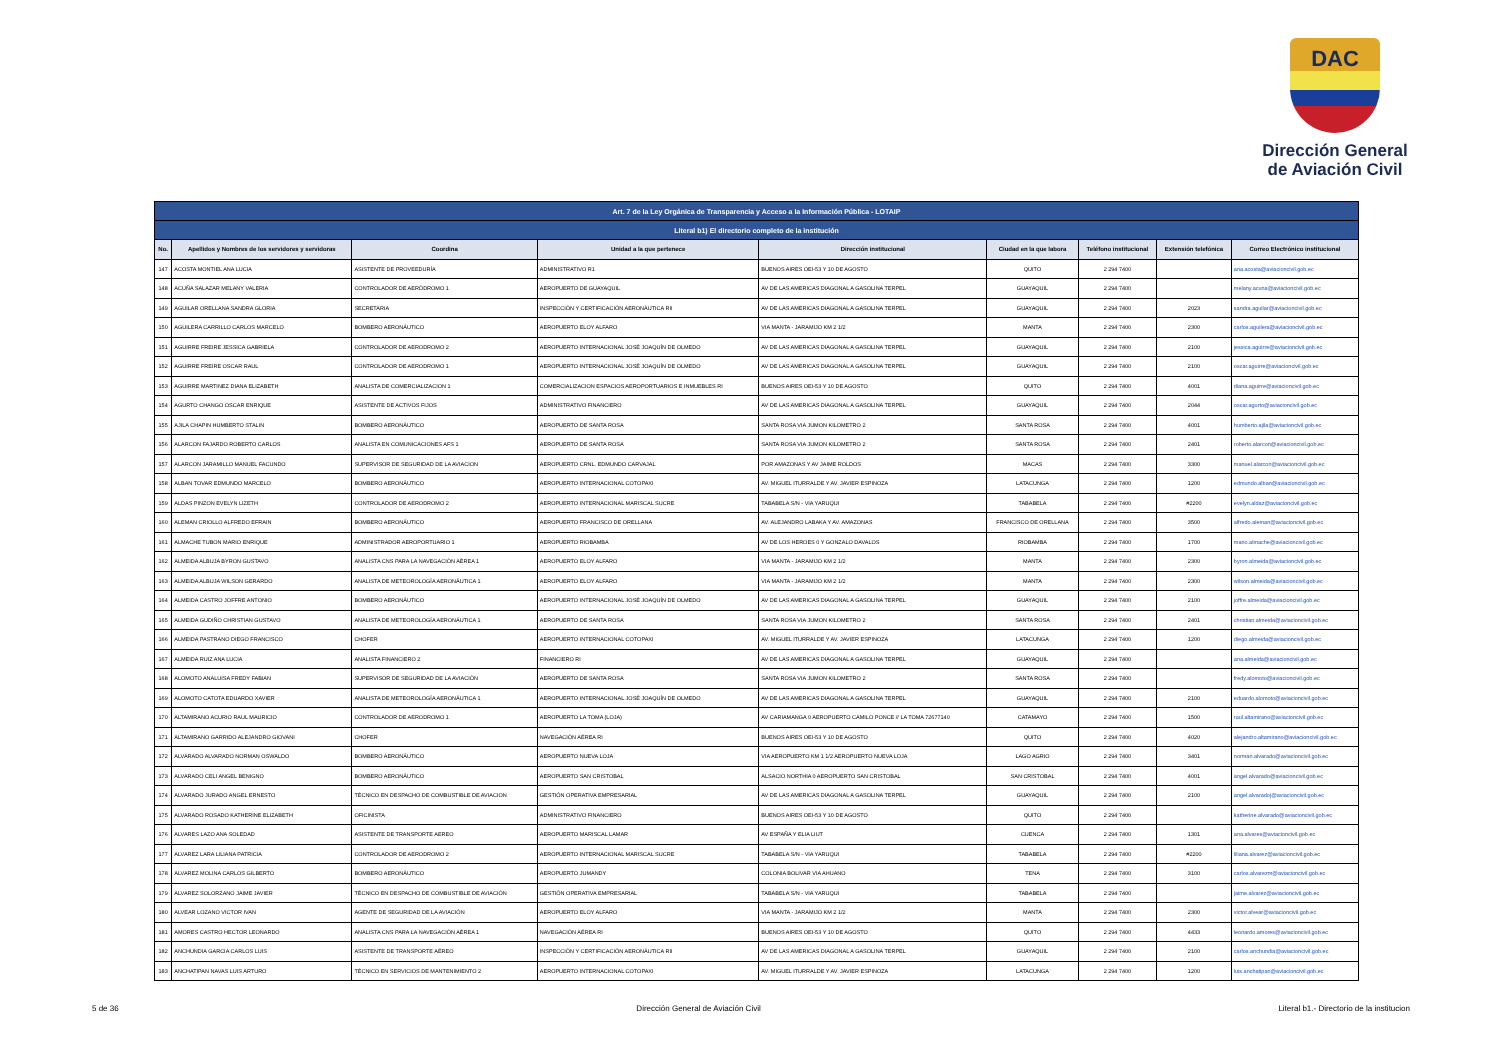DAC
Dirección General
de Aviación Civil
| Art. 7 de la Ley Orgánica de Transparencia y Acceso a la Información Pública - LOTAIP | | | | | | | | |
| Literal b1) El directorio completo de la institución | | | | | | | | |
| No. | Apellidos y Nombres de los servidores y servidoras | Coordina | Unidad a la que pertenece | Dirección institucional | Ciudad en la que labora | Teléfono institucional | Extensión telefónica | Correo Electrónico institucional |
| 147 | ACOSTA MONTIEL ANA LUCIA | ASISTENTE DE PROVEEDURÍA | ADMINISTRATIVO R1 | BUENOS AIRES OEI-53 Y 10 DE AGOSTO | QUITO | 2 294 7400 | | ana.acosta@aviacioncivil.gob.ec |
| 148 | ACUÑA SALAZAR MELANY VALERIA | CONTROLADOR DE AERÓDROMO 1 | AEROPUERTO DE GUAYAQUIL | AV DE LAS AMERICAS DIAGONAL A GASOLINA TERPEL | GUAYAQUIL | 2 294 7400 | | melany.acuna@aviacioncivil.gob.ec |
| 149 | AGUILAR ORELLANA SANDRA GLORIA | SECRETARIA | INSPECCIÓN Y CERTIFICACIÓN AERONÁUTICA RII | AV DE LAS AMERICAS DIAGONAL A GASOLINA TERPEL | GUAYAQUIL | 2 294 7400 | 2023 | sandra.aguilar@aviacioncivil.gob.ec |
| 150 | AGUILERA CARRILLO CARLOS MARCELO | BOMBERO AERONÁUTICO | AEROPUERTO ELOY ALFARO | VIA MANTA - JARAMIJO KM 2 1/2 | MANTA | 2 294 7400 | 2300 | carlos.aguilera@aviacioncivil.gob.ec |
| 151 | AGUIRRE FREIRE JESSICA GABRIELA | CONTROLADOR DE AERODROMO 2 | AEROPUERTO INTERNACIONAL JOSÉ JOAQUÍN DE OLMEDO | AV DE LAS AMERICAS DIAGONAL A GASOLINA TERPEL | GUAYAQUIL | 2 294 7400 | 2100 | jessica.aguirre@aviacioncivil.gob.ec |
| 152 | AGUIRRE FREIRE OSCAR RAUL | CONTROLADOR DE AERODROMO 1 | AEROPUERTO INTERNACIONAL JOSÉ JOAQUÍN DE OLMEDO | AV DE LAS AMERICAS DIAGONAL A GASOLINA TERPEL | GUAYAQUIL | 2 294 7400 | 2100 | oscar.aguirre@aviacioncivil.gob.ec |
| 153 | AGUIRRE MARTINEZ DIANA ELIZABETH | ANALISTA DE COMERCIALIZACION 1 | COMERCIALIZACION ESPACIOS AEROPORTUARIOS E INMUEBLES RI | BUENOS AIRES OEI-53 Y 10 DE AGOSTO | QUITO | 2 294 7400 | 4001 | diana.aguirre@aviacioncivil.gob.ec |
| 154 | AGURTO CHANGO OSCAR ENRIQUE | ASISTENTE DE ACTIVOS FIJOS | ADMINISTRATIVO FINANCIERO | AV DE LAS AMERICAS DIAGONAL A GASOLINA TERPEL | GUAYAQUIL | 2 294 7400 | 2044 | oscar.agurto@aviacioncivil.gob.ec |
| 155 | AJILA CHAPIN HUMBERTO STALIN | BOMBERO AERONÁUTICO | AEROPUERTO DE SANTA ROSA | SANTA ROSA VIA JUMON KILOMETRO 2 | SANTA ROSA | 2 294 7400 | 4001 | humberto.ajila@aviacioncivil.gob.ec |
| 156 | ALARCON FAJARDO ROBERTO CARLOS | ANALISTA EN COMUNICACIONES AFS 1 | AEROPUERTO DE SANTA ROSA | SANTA ROSA VIA JUMON KILOMETRO 2 | SANTA ROSA | 2 294 7400 | 2401 | roberto.alarcon@aviacioncivil.gob.ec |
| 157 | ALARCON JARAMILLO MANUEL FACUNDO | SUPERVISOR DE SEGURIDAD DE LA AVIACION | AEROPUERTO CRNL. EDMUNDO CARVAJAL | POR AMAZONAS Y AV JAIME ROLDOS | MACAS | 2 294 7400 | 3300 | manuel.alarcon@aviacioncivil.gob.ec |
| 158 | ALBAN TOVAR EDMUNDO MARCELO | BOMBERO AERONÁUTICO | AEROPUERTO INTERNACIONAL COTOPAXI | AV. MIGUEL ITURRALDE Y AV. JAVIER ESPINOZA | LATACUNGA | 2 294 7400 | 1200 | edmundo.alban@aviacioncivil.gob.ec |
| 159 | ALDAS PINZON EVELYN LIZETH | CONTROLADOR DE AERODROMO 2 | AEROPUERTO INTERNACIONAL MARISCAL SUCRE | TABABELA S/N - VIA YARUQUI | TABABELA | 2 294 7400 | #2200 | evelyn.aldaz@aviacioncivil.gob.ec |
| 160 | ALEMAN CRIOLLO ALFREDO EFRAIN | BOMBERO AERONÁUTICO | AEROPUERTO FRANCISCO DE ORELLANA | AV. ALEJANDRO LABAKA Y AV. AMAZONAS | FRANCISCO DE ORELLANA | 2 294 7400 | 3500 | alfredo.aleman@aviacioncivil.gob.ec |
| 161 | ALMACHE TUBON MARIO ENRIQUE | ADMINISTRADOR AEROPORTUARIO 1 | AEROPUERTO RIOBAMBA | AV DE LOS HEROES 0 Y GONZALO DAVALOS | RIOBAMBA | 2 294 7400 | 1700 | mario.almache@aviacioncivil.gob.ec |
| 162 | ALMEIDA ALBUJA BYRON GUSTAVO | ANALISTA CNS PARA LA NAVEGACIÓN AÉREA 1 | AEROPUERTO ELOY ALFARO | VIA MANTA - JARAMIJO KM 2 1/2 | MANTA | 2 294 7400 | 2300 | byron.almeida@aviacioncivil.gob.ec |
| 163 | ALMEIDA ALBUJA WILSON GERARDO | ANALISTA DE METEOROLOGÍA AERONÁUTICA 1 | AEROPUERTO ELOY ALFARO | VIA MANTA - JARAMIJO KM 2 1/2 | MANTA | 2 294 7400 | 2300 | wilson.almeida@aviacioncivil.gob.ec |
| 164 | ALMEIDA CASTRO JOFFRE ANTONIO | BOMBERO AERONÁUTICO | AEROPUERTO INTERNACIONAL JOSÉ JOAQUÍN DE OLMEDO | AV DE LAS AMERICAS DIAGONAL A GASOLINA TERPEL | GUAYAQUIL | 2 294 7400 | 2100 | joffre.almeida@aviacioncivil.gob.ec |
| 165 | ALMEIDA GUDIÑO CHRISTIAN GUSTAVO | ANALISTA DE METEOROLOGÍA AERONÁUTICA 1 | AEROPUERTO DE SANTA ROSA | SANTA ROSA VIA JUMON KILOMETRO 2 | SANTA ROSA | 2 294 7400 | 2401 | christian.almeida@aviacioncivil.gob.ec |
| 166 | ALMEIDA PASTRANO DIEGO FRANCISCO | CHOFER | AEROPUERTO INTERNACIONAL COTOPAXI | AV. MIGUEL ITURRALDE Y AV. JAVIER ESPINOZA | LATACUNGA | 2 294 7400 | 1200 | diego.almeida@aviacioncivil.gob.ec |
| 167 | ALMEIDA RUIZ ANA LUCIA | ANALISTA FINANCIERO 2 | FINANCIERO RI | AV DE LAS AMERICAS DIAGONAL A GASOLINA TERPEL | GUAYAQUIL | 2 294 7400 | | ana.almeida@aviacioncivil.gob.ec |
| 168 | ALOMOTO ANALUISA FREDY FABIAN | SUPERVISOR DE SEGURIDAD DE LA AVIACIÓN | AEROPUERTO DE SANTA ROSA | SANTA ROSA VIA JUMON KILOMETRO 2 | SANTA ROSA | 2 294 7400 | | fredy.alomoto@aviacioncivil.gob.ec |
| 169 | ALOMOTO CATOTA EDUARDO XAVIER | ANALISTA DE METEOROLOGÍA AERONÁUTICA 1 | AEROPUERTO INTERNACIONAL JOSÉ JOAQUÍN DE OLMEDO | AV DE LAS AMERICAS DIAGONAL A GASOLINA TERPEL | GUAYAQUIL | 2 294 7400 | 2100 | eduardo.alomoto@aviacioncivil.gob.ec |
| 170 | ALTAMIRANO ACURIO RAUL MAURICIO | CONTROLADOR DE AERODROMO 1 | AEROPUERTO LA TOMA (LOJA) | AV CARIAMANGA 0 AEROPUERTO CAMILO PONCE // LA TOMA 72677140 | CATAMAYO | 2 294 7400 | 1500 | raul.altamirano@aviacioncivil.gob.ec |
| 171 | ALTAMIRANO GARRIDO ALEJANDRO GIOVANI | CHOFER | NAVEGACIÓN AÉREA RI | BUENOS AIRES OEI-53 Y 10 DE AGOSTO | QUITO | 2 294 7400 | 4020 | alejandro.altamirano@aviacioncivil.gob.ec |
| 172 | ALVARADO ALVARADO NORMAN OSWALDO | BOMBERO AERONÁUTICO | AEROPUERTO NUEVA LOJA | VIA AEROPUERTO KM 1 1/2 AEROPUERTO NUEVA LOJA | LAGO AGRIO | 2 294 7400 | 3401 | norman.alvarado@aviacioncivil.gob.ec |
| 173 | ALVARADO CELI ANGEL BENIGNO | BOMBERO AERONÁUTICO | AEROPUERTO SAN CRISTOBAL | ALSACIO NORTHIA 0 AEROPUERTO SAN CRISTOBAL | SAN CRISTOBAL | 2 294 7400 | 4001 | angel.alvarado@aviacioncivil.gob.ec |
| 174 | ALVARADO JURADO ANGEL ERNESTO | TÉCNICO EN DESPACHO DE COMBUSTIBLE DE AVIACION | GESTIÓN OPERATIVA EMPRESARIAL | AV DE LAS AMERICAS DIAGONAL A GASOLINA TERPEL | GUAYAQUIL | 2 294 7400 | 2100 | angel.alvaradoj@aviacioncivil.gob.ec |
| 175 | ALVARADO ROSADO KATHERINE ELIZABETH | OFICINISTA | ADMINISTRATIVO FINANCIERO | BUENOS AIRES OEI-53 Y 10 DE AGOSTO | QUITO | 2 294 7400 | | katherine.alvarado@aviacioncivil.gob.ec |
| 176 | ALVARES LAZO ANA SOLEDAD | ASISTENTE DE TRANSPORTE AEREO | AEROPUERTO MARISCAL LAMAR | AV ESPAÑA Y ELIA LIUT | CUENCA | 2 294 7400 | 1301 | ana.alvares@aviacioncivil.gob.ec |
| 177 | ALVAREZ LARA LILIANA PATRICIA | CONTROLADOR DE AERODROMO 2 | AEROPUERTO INTERNACIONAL MARISCAL SUCRE | TABABELA S/N - VIA YARUQUI | TABABELA | 2 294 7400 | #2200 | liliana.alvarez@aviacioncivil.gob.ec |
| 178 | ALVAREZ MOLINA CARLOS GILBERTO | BOMBERO AERONÁUTICO | AEROPUERTO JUMANDY | COLONIA BOLIVAR VIA AHUANO | TENA | 2 294 7400 | 3100 | carlos.alvarezm@aviacioncivil.gob.ec |
| 179 | ALVAREZ SOLORZANO JAIME JAVIER | TÉCNICO EN DESPACHO DE COMBUSTIBLE DE AVIACIÓN | GESTIÓN OPERATIVA EMPRESARIAL | TABABELA S/N - VIA YARUQUI | TABABELA | 2 294 7400 | | jaime.alvarez@aviacioncivil.gob.ec |
| 180 | ALVEAR LOZANO VICTOR IVAN | AGENTE DE SEGURIDAD DE LA AVIACIÓN | AEROPUERTO ELOY ALFARO | VIA MANTA - JARAMIJO KM 2 1/2 | MANTA | 2 294 7400 | 2300 | victor.alvear@aviacioncivil.gob.ec |
| 181 | AMORES CASTRO HECTOR LEONARDO | ANALISTA CNS PARA LA NAVEGACIÓN AÉREA 1 | NAVEGACIÓN AÉREA RI | BUENOS AIRES OEI-53 Y 10 DE AGOSTO | QUITO | 2 294 7400 | 4433 | leonardo.amores@aviacioncivil.gob.ec |
| 182 | ANCHUNDIA GARCIA CARLOS LUIS | ASISTENTE DE TRANSPORTE AÉREO | INSPECCIÓN Y CERTIFICACIÓN AERONÁUTICA RII | AV DE LAS AMERICAS DIAGONAL A GASOLINA TERPEL | GUAYAQUIL | 2 294 7400 | 2100 | carlos.anchundia@aviacioncivil.gob.ec |
| 183 | ANCHATIPAN NAVAS LUIS ARTURO | TÉCNICO EN SERVICIOS DE MANTENIMIENTO 2 | AEROPUERTO INTERNACIONAL COTOPAXI | AV. MIGUEL ITURRALDE Y AV. JAVIER ESPINOZA | LATACUNGA | 2 294 7400 | 1200 | luis.anchatipan@aviacioncivil.gob.ec |
5 de 36 Dirección General de Aviación Civil Literal b1.- Directorio de la institucion